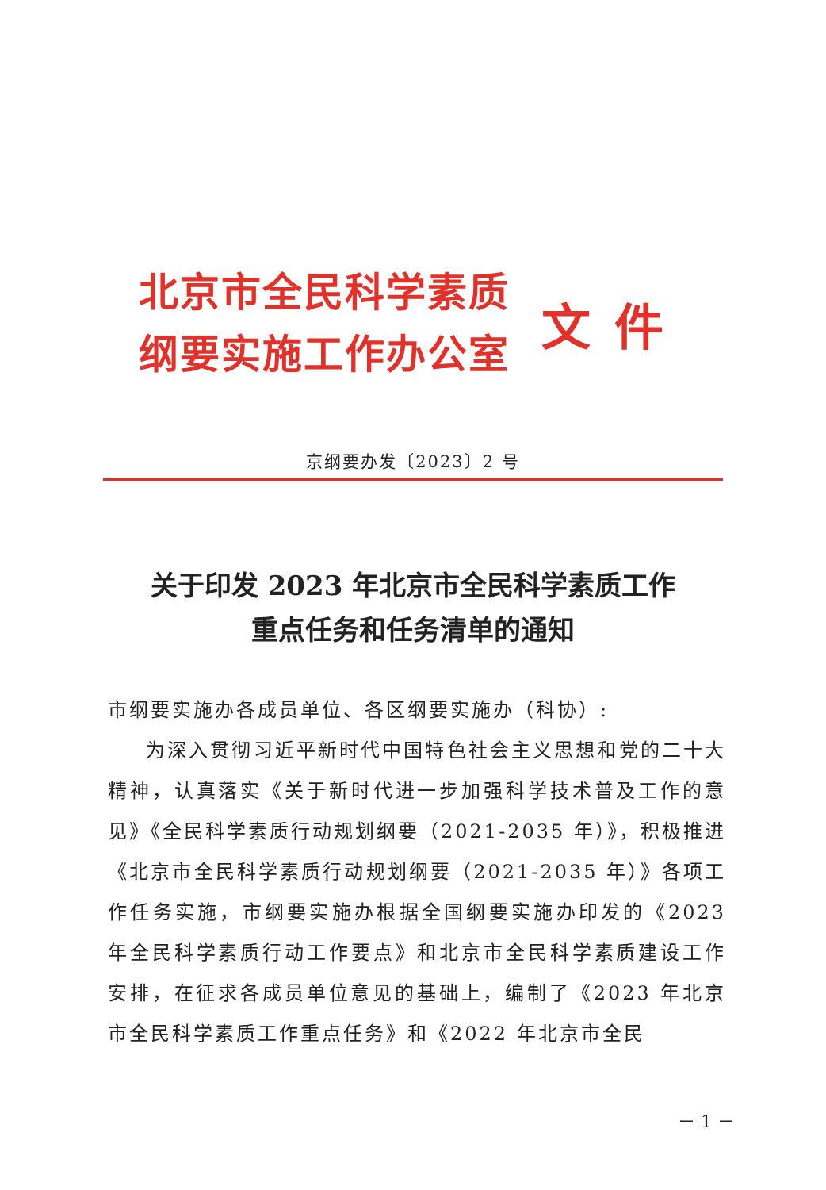北京市全民科学素质
纲要实施工作办公室
文件
京纲要办发〔2023〕2 号
关于印发 2023 年北京市全民科学素质工作
重点任务和任务清单的通知
市纲要实施办各成员单位、各区纲要实施办（科协）:
为深入贯彻习近平新时代中国特色社会主义思想和党的二十大精神，认真落实《关于新时代进一步加强科学技术普及工作的意见》《全民科学素质行动规划纲要（2021-2035 年）》，积极推进《北京市全民科学素质行动规划纲要（2021-2035 年）》各项工作任务实施，市纲要实施办根据全国纲要实施办印发的《2023 年全民科学素质行动工作要点》和北京市全民科学素质建设工作安排，在征求各成员单位意见的基础上，编制了《2023 年北京市全民科学素质工作重点任务》和《2022 年北京市全民
－ 1 －